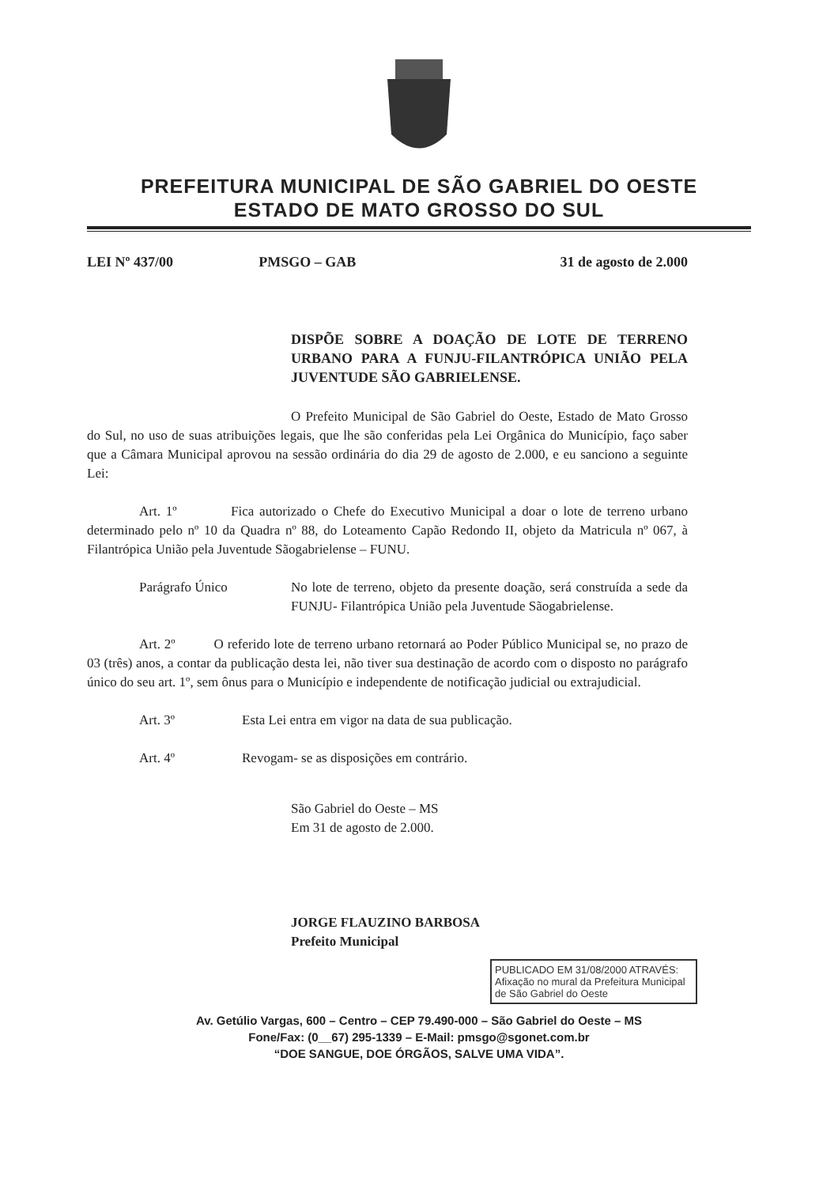PREFEITURA MUNICIPAL DE SÃO GABRIEL DO OESTE
ESTADO DE MATO GROSSO DO SUL
LEI Nº 437/00 PMSGO – GAB 31 de agosto de 2.000
DISPÕE SOBRE A DOAÇÃO DE LOTE DE TERRENO URBANO PARA A FUNJU-FILANTRÓPICA UNIÃO PELA JUVENTUDE SÃO GABRIELENSE.
O Prefeito Municipal de São Gabriel do Oeste, Estado de Mato Grosso do Sul, no uso de suas atribuições legais, que lhe são conferidas pela Lei Orgânica do Município, faço saber que a Câmara Municipal aprovou na sessão ordinária do dia 29 de agosto de 2.000, e eu sanciono a seguinte Lei:
Art. 1º Fica autorizado o Chefe do Executivo Municipal a doar o lote de terreno urbano determinado pelo nº 10 da Quadra nº 88, do Loteamento Capão Redondo II, objeto da Matricula nº 067, à Filantrópica União pela Juventude Sãogabrielense – FUNU.
Parágrafo Único
No lote de terreno, objeto da presente doação, será construída a sede da FUNJU- Filantrópica União pela Juventude Sãogabrielense.
Art. 2º O referido lote de terreno urbano retornará ao Poder Público Municipal se, no prazo de 03 (três) anos, a contar da publicação desta lei, não tiver sua destinação de acordo com o disposto no parágrafo único do seu art. 1º, sem ônus para o Município e independente de notificação judicial ou extrajudicial.
Art. 3º Esta Lei entra em vigor na data de sua publicação.
Art. 4º Revogam- se as disposições em contrário.
São Gabriel do Oeste – MS
Em 31 de agosto de 2.000.
JORGE FLAUZINO BARBOSA
Prefeito Municipal
PUBLICADO EM 31/08/2000 ATRAVÉS: Afixação no mural da Prefeitura Municipal de São Gabriel do Oeste
Av. Getúlio Vargas, 600 – Centro – CEP 79.490-000 – São Gabriel do Oeste – MS
Fone/Fax: (0__67) 295-1339 – E-Mail: pmsgo@sgonet.com.br
“DOE SANGUE, DOE ÓRGÃOS, SALVE UMA VIDA”.